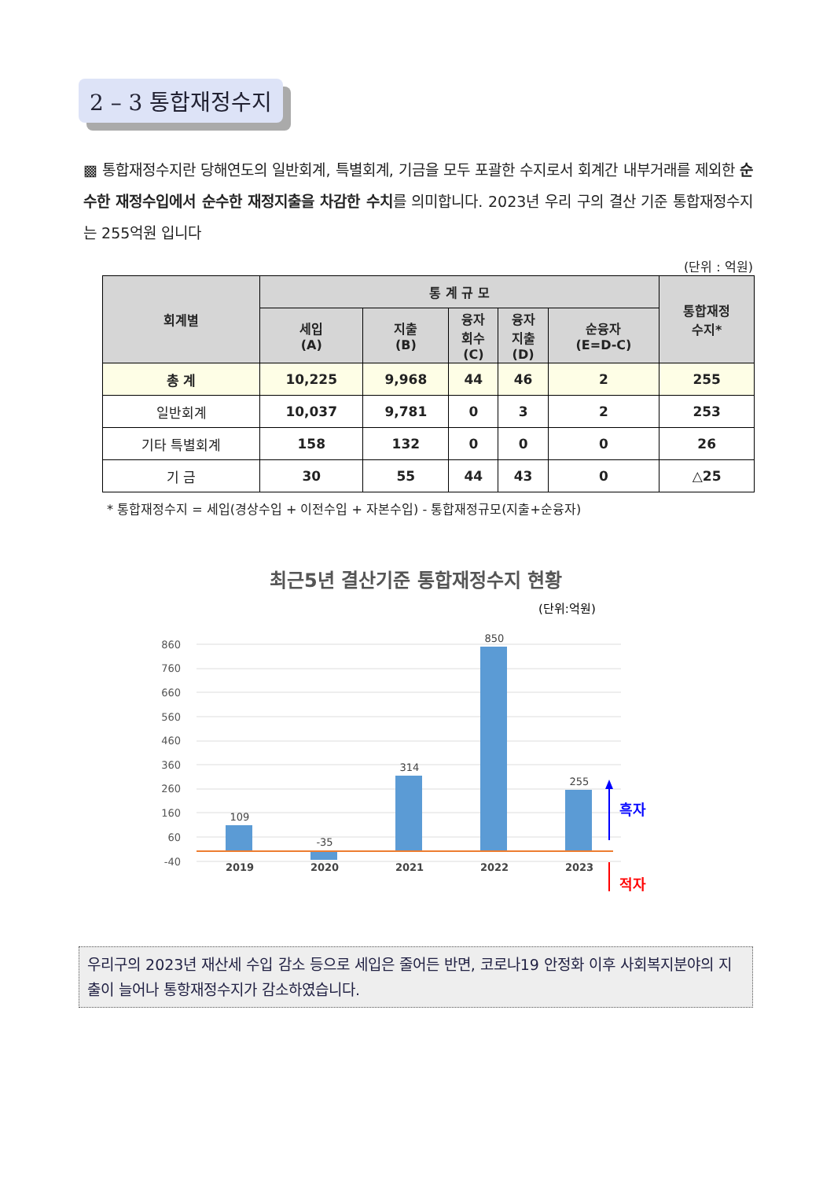2 – 3 통합재정수지
▩ 통합재정수지란 당해연도의 일반회계, 특별회계, 기금을 모두 포괄한 수지로서 회계간 내부거래를 제외한 순수한 재정수입에서 순수한 재정지출을 차감한 수치를 의미합니다. 2023년 우리 구의 결산 기준 통합재정수지는 255억원 입니다
(단위 : 억원)
| 회계별 | 통 계 규 모 | | | | | 통합재정 수지* |
| --- | --- | --- | --- | --- | --- | --- |
| | 세입 (A) | 지출 (B) | 융자 회수 (C) | 융자 지출 (D) | 순융자 (E=D-C) | |
| 총 계 | 10,225 | 9,968 | 44 | 46 | 2 | 255 |
| 일반회계 | 10,037 | 9,781 | 0 | 3 | 2 | 253 |
| 기타 특별회계 | 158 | 132 | 0 | 0 | 0 | 26 |
| 기 금 | 30 | 55 | 44 | 43 | 0 | △25 |
* 통합재정수지 = 세입(경상수입 + 이전수입 + 자본수입) - 통합재정규모(지출+순융자)
최근5년 결산기준 통합재정수지 현황
(단위:억원)
860
760
660
560
460
360
260
160
60
-40
109
-35
314
850
255
2019
2020
2021
2022
2023
흑자
적자
우리구의 2023년 재산세 수입 감소 등으로 세입은 줄어든 반면, 코로나19 안정화 이후 사회복지분야의 지출이 늘어나 통항재정수지가 감소하였습니다.